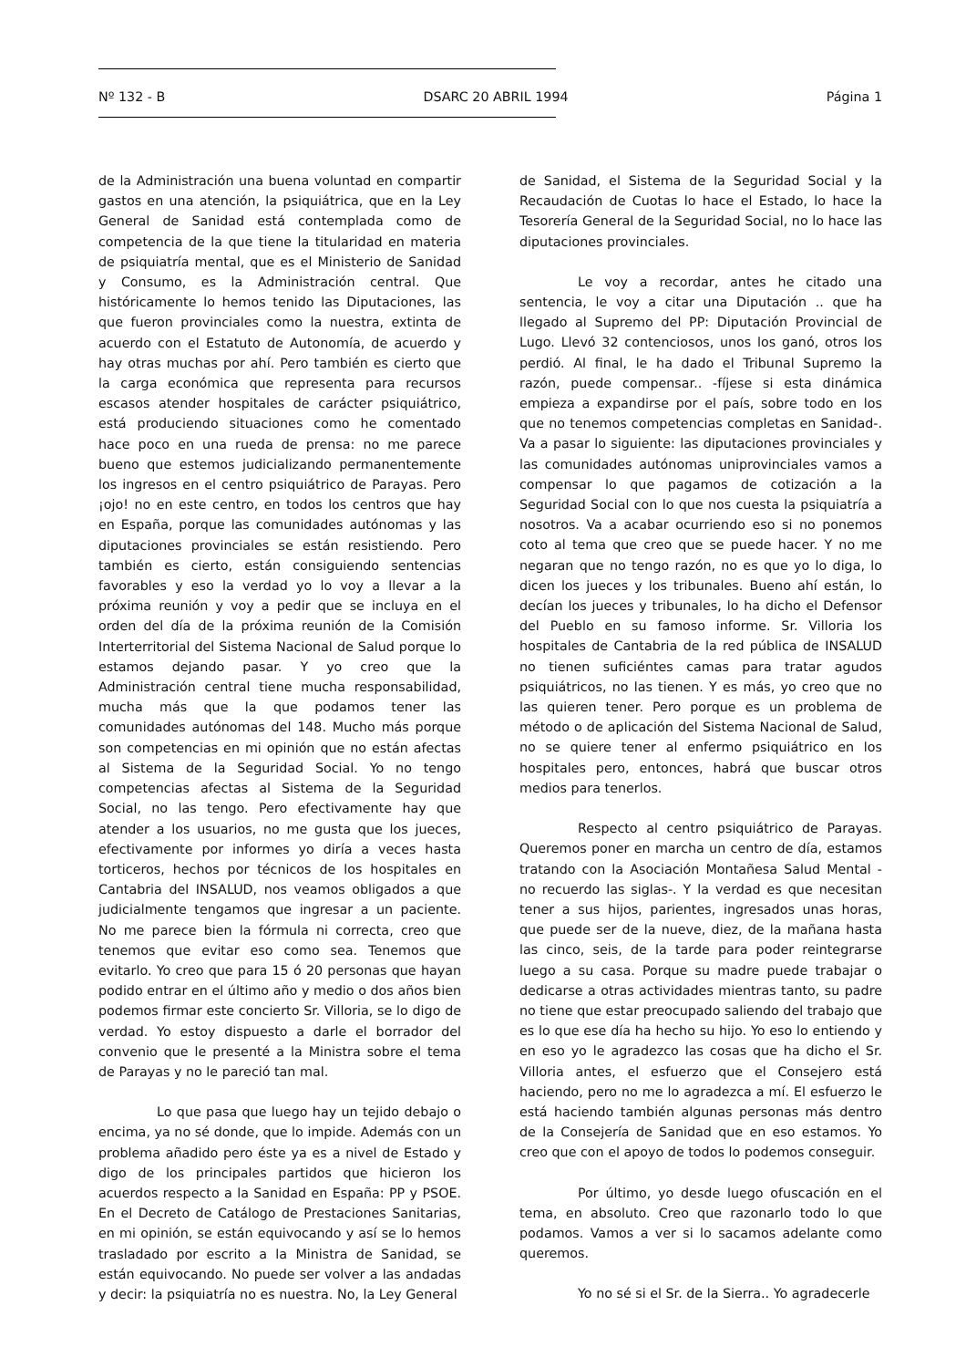Nº 132 - B DSARC 20 ABRIL 1994 Página 1
de la Administración una buena voluntad en compartir gastos en una atención, la psiquiátrica, que en la Ley General de Sanidad está contemplada como de competencia de la que tiene la titularidad en materia de psiquiatría mental, que es el Ministerio de Sanidad y Consumo, es la Administración central. Que históricamente lo hemos tenido las Diputaciones, las que fueron provinciales como la nuestra, extinta de acuerdo con el Estatuto de Autonomía, de acuerdo y hay otras muchas por ahí. Pero también es cierto que la carga económica que representa para recursos escasos atender hospitales de carácter psiquiátrico, está produciendo situaciones como he comentado hace poco en una rueda de prensa: no me parece bueno que estemos judicializando permanentemente los ingresos en el centro psiquiátrico de Parayas. Pero ¡ojo! no en este centro, en todos los centros que hay en España, porque las comunidades autónomas y las diputaciones provinciales se están resistiendo. Pero también es cierto, están consiguiendo sentencias favorables y eso la verdad yo lo voy a llevar a la próxima reunión y voy a pedir que se incluya en el orden del día de la próxima reunión de la Comisión Interterritorial del Sistema Nacional de Salud porque lo estamos dejando pasar. Y yo creo que la Administración central tiene mucha responsabilidad, mucha más que la que podamos tener las comunidades autónomas del 148. Mucho más porque son competencias en mi opinión que no están afectas al Sistema de la Seguridad Social. Yo no tengo competencias afectas al Sistema de la Seguridad Social, no las tengo. Pero efectivamente hay que atender a los usuarios, no me gusta que los jueces, efectivamente por informes yo diría a veces hasta torticeros, hechos por técnicos de los hospitales en Cantabria del INSALUD, nos veamos obligados a que judicialmente tengamos que ingresar a un paciente. No me parece bien la fórmula ni correcta, creo que tenemos que evitar eso como sea. Tenemos que evitarlo. Yo creo que para 15 ó 20 personas que hayan podido entrar en el último año y medio o dos años bien podemos firmar este concierto Sr. Villoria, se lo digo de verdad. Yo estoy dispuesto a darle el borrador del convenio que le presenté a la Ministra sobre el tema de Parayas y no le pareció tan mal.
Lo que pasa que luego hay un tejido debajo o encima, ya no sé donde, que lo impide. Además con un problema añadido pero éste ya es a nivel de Estado y digo de los principales partidos que hicieron los acuerdos respecto a la Sanidad en España: PP y PSOE. En el Decreto de Catálogo de Prestaciones Sanitarias, en mi opinión, se están equivocando y así se lo hemos trasladado por escrito a la Ministra de Sanidad, se están equivocando. No puede ser volver a las andadas y decir: la psiquiatría no es nuestra. No, la Ley General
de Sanidad, el Sistema de la Seguridad Social y la Recaudación de Cuotas lo hace el Estado, lo hace la Tesorería General de la Seguridad Social, no lo hace las diputaciones provinciales.
Le voy a recordar, antes he citado una sentencia, le voy a citar una Diputación .. que ha llegado al Supremo del PP: Diputación Provincial de Lugo. Llevó 32 contenciosos, unos los ganó, otros los perdió. Al final, le ha dado el Tribunal Supremo la razón, puede compensar.. -fíjese si esta dinámica empieza a expandirse por el país, sobre todo en los que no tenemos competencias completas en Sanidad-. Va a pasar lo siguiente: las diputaciones provinciales y las comunidades autónomas uniprovinciales vamos a compensar lo que pagamos de cotización a la Seguridad Social con lo que nos cuesta la psiquiatría a nosotros. Va a acabar ocurriendo eso si no ponemos coto al tema que creo que se puede hacer. Y no me negaran que no tengo razón, no es que yo lo diga, lo dicen los jueces y los tribunales. Bueno ahí están, lo decían los jueces y tribunales, lo ha dicho el Defensor del Pueblo en su famoso informe. Sr. Villoria los hospitales de Cantabria de la red pública de INSALUD no tienen suficiéntes camas para tratar agudos psiquiátricos, no las tienen. Y es más, yo creo que no las quieren tener. Pero porque es un problema de método o de aplicación del Sistema Nacional de Salud, no se quiere tener al enfermo psiquiátrico en los hospitales pero, entonces, habrá que buscar otros medios para tenerlos.
Respecto al centro psiquiátrico de Parayas. Queremos poner en marcha un centro de día, estamos tratando con la Asociación Montañesa Salud Mental - no recuerdo las siglas-. Y la verdad es que necesitan tener a sus hijos, parientes, ingresados unas horas, que puede ser de la nueve, diez, de la mañana hasta las cinco, seis, de la tarde para poder reintegrarse luego a su casa. Porque su madre puede trabajar o dedicarse a otras actividades mientras tanto, su padre no tiene que estar preocupado saliendo del trabajo que es lo que ese día ha hecho su hijo. Yo eso lo entiendo y en eso yo le agradezco las cosas que ha dicho el Sr. Villoria antes, el esfuerzo que el Consejero está haciendo, pero no me lo agradezca a mí. El esfuerzo le está haciendo también algunas personas más dentro de la Consejería de Sanidad que en eso estamos. Yo creo que con el apoyo de todos lo podemos conseguir.
Por último, yo desde luego ofuscación en el tema, en absoluto. Creo que razonarlo todo lo que podamos. Vamos a ver si lo sacamos adelante como queremos.
Yo no sé si el Sr. de la Sierra.. Yo agradecerle